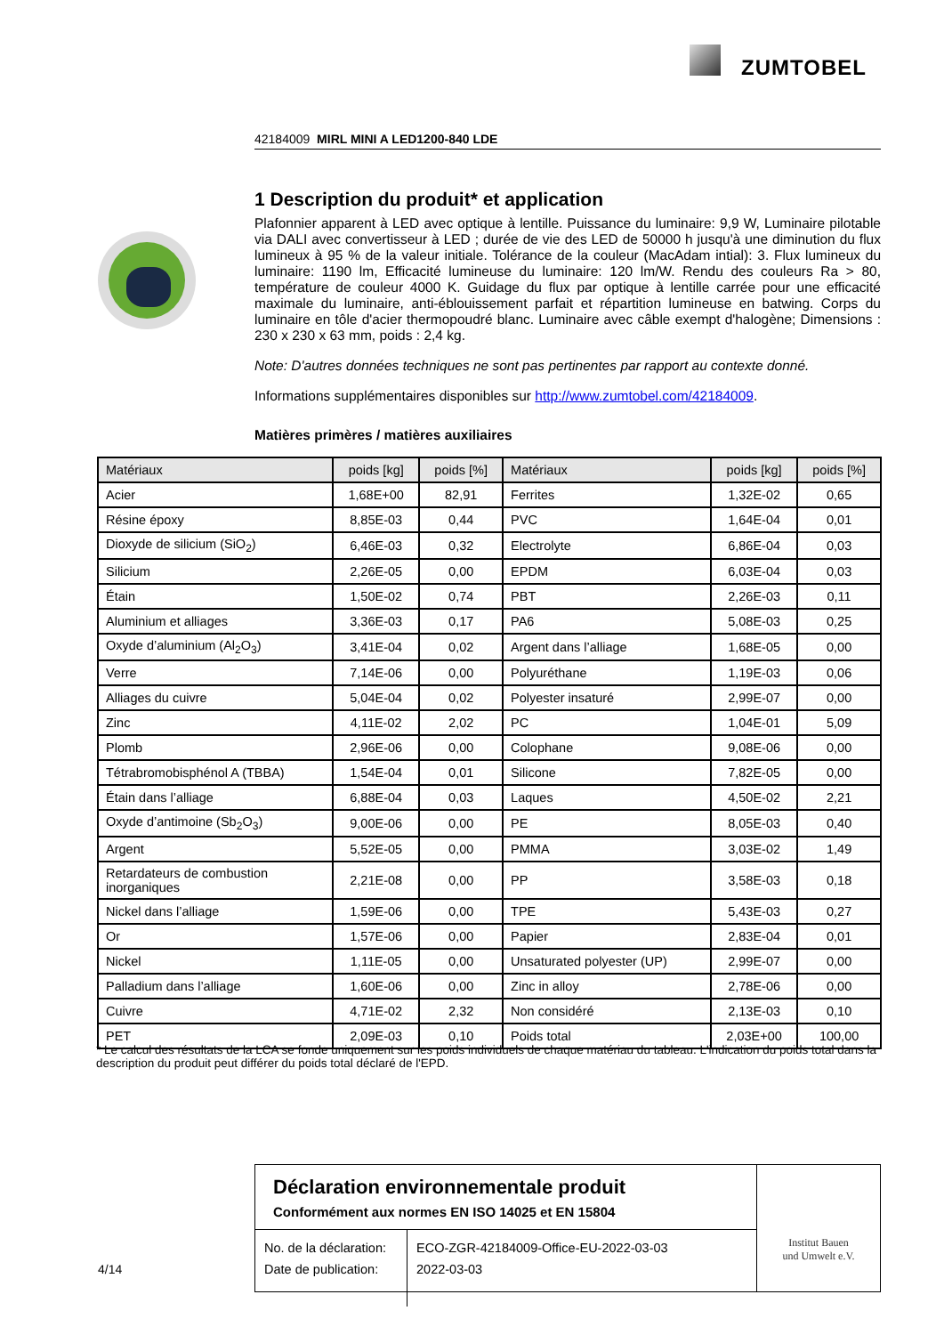ZUMTOBEL
42184009 MIRL MINI A LED1200-840 LDE
1 Description du produit* et application
Plafonnier apparent à LED avec optique à lentille. Puissance du luminaire: 9,9 W, Luminaire pilotable via DALI avec convertisseur à LED ; durée de vie des LED de 50000 h jusqu'à une diminution du flux lumineux à 95 % de la valeur initiale. Tolérance de la couleur (MacAdam intial): 3. Flux lumineux du luminaire: 1190 lm, Efficacité lumineuse du luminaire: 120 lm/W. Rendu des couleurs Ra > 80, température de couleur 4000 K. Guidage du flux par optique à lentille carrée pour une efficacité maximale du luminaire, anti-éblouissement parfait et répartition lumineuse en batwing. Corps du luminaire en tôle d'acier thermopoudré blanc. Luminaire avec câble exempt d'halogène; Dimensions : 230 x 230 x 63 mm, poids : 2,4 kg.
Note: D'autres données techniques ne sont pas pertinentes par rapport au contexte donné.
Informations supplémentaires disponibles sur http://www.zumtobel.com/42184009.
Matières primères / matières auxiliaires
| Matériaux | poids [kg] | poids [%] | Matériaux | poids [kg] | poids [%] |
| --- | --- | --- | --- | --- | --- |
| Acier | 1,68E+00 | 82,91 | Ferrites | 1,32E-02 | 0,65 |
| Résine époxy | 8,85E-03 | 0,44 | PVC | 1,64E-04 | 0,01 |
| Dioxyde de silicium (SiO<sub>2</sub>) | 6,46E-03 | 0,32 | Electrolyte | 6,86E-04 | 0,03 |
| Silicium | 2,26E-05 | 0,00 | EPDM | 6,03E-04 | 0,03 |
| Étain | 1,50E-02 | 0,74 | PBT | 2,26E-03 | 0,11 |
| Aluminium et alliages | 3,36E-03 | 0,17 | PA6 | 5,08E-03 | 0,25 |
| Oxyde d’aluminium (Al<sub>2</sub>O<sub>3</sub>) | 3,41E-04 | 0,02 | Argent dans l’alliage | 1,68E-05 | 0,00 |
| Verre | 7,14E-06 | 0,00 | Polyuréthane | 1,19E-03 | 0,06 |
| Alliages du cuivre | 5,04E-04 | 0,02 | Polyester insaturé | 2,99E-07 | 0,00 |
| Zinc | 4,11E-02 | 2,02 | PC | 1,04E-01 | 5,09 |
| Plomb | 2,96E-06 | 0,00 | Colophane | 9,08E-06 | 0,00 |
| Tétrabromobisphénol A (TBBA) | 1,54E-04 | 0,01 | Silicone | 7,82E-05 | 0,00 |
| Étain dans l’alliage | 6,88E-04 | 0,03 | Laques | 4,50E-02 | 2,21 |
| Oxyde d’antimoine (Sb<sub>2</sub>O<sub>3</sub>) | 9,00E-06 | 0,00 | PE | 8,05E-03 | 0,40 |
| Argent | 5,52E-05 | 0,00 | PMMA | 3,03E-02 | 1,49 |
| Retardateurs de combustion inorganiques | 2,21E-08 | 0,00 | PP | 3,58E-03 | 0,18 |
| Nickel dans l’alliage | 1,59E-06 | 0,00 | TPE | 5,43E-03 | 0,27 |
| Or | 1,57E-06 | 0,00 | Papier | 2,83E-04 | 0,01 |
| Nickel | 1,11E-05 | 0,00 | Unsaturated polyester (UP) | 2,99E-07 | 0,00 |
| Palladium dans l’alliage | 1,60E-06 | 0,00 | Zinc in alloy | 2,78E-06 | 0,00 |
| Cuivre | 4,71E-02 | 2,32 | Non considéré | 2,13E-03 | 0,10 |
| PET | 2,09E-03 | 0,10 | Poids total | 2,03E+00 | 100,00 |
* Le calcul des résultats de la LCA se fonde uniquement sur les poids individuels de chaque matériau du tableau. L'indication du poids total dans la description du produit peut différer du poids total déclaré de l'EPD.
4/14
Déclaration environnementale produit
Conformément aux normes EN ISO 14025 et EN 15804
| No. de la déclaration: Date de publication: | ECO-ZGR-42184009-Office-EU-2022-03-03 2022-03-03 |
Institut Bauen
und Umwelt e.V.